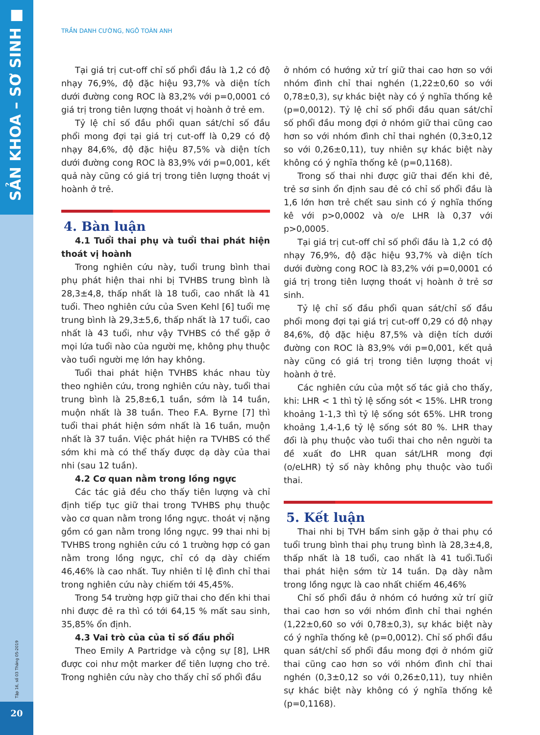SẢN KHOA – SƠ SINH ■
Tập 16, số 03 Tháng 05-2019
20
TRẦN DANH CƯỜNG, NGÔ TOÀN ANH
Tại giá trị cut-off chỉ số phổi đầu là 1,2 có độ nhạy 76,9%, độ đặc hiệu 93,7% và diện tích dưới đường cong ROC là 83,2% với p=0,0001 có giá trị trong tiên lượng thoát vị hoành ở trẻ em.
Tỷ lệ chỉ số đầu phổi quan sát/chỉ số đầu phổi mong đợi tại giá trị cut-off là 0,29 có độ nhạy 84,6%, độ đặc hiệu 87,5% và diện tích dưới đường cong ROC là 83,9% với p=0,001, kết quả này cũng có giá trị trong tiên lượng thoát vị hoành ở trẻ.
4. Bàn luận
4.1 Tuổi thai phụ và tuổi thai phát hiện thoát vị hoành
Trong nghiên cứu này, tuổi trung bình thai phụ phát hiện thai nhi bị TVHBS trung bình là 28,3±4,8, thấp nhất là 18 tuổi, cao nhất là 41 tuổi. Theo nghiên cứu của Sven Kehl [6] tuổi mẹ trung bình là 29,3±5,6, thấp nhất là 17 tuổi, cao nhất là 43 tuổi, như vậy TVHBS có thể gặp ở mọi lứa tuổi nào của người mẹ, không phụ thuộc vào tuổi người mẹ lớn hay không.
Tuổi thai phát hiện TVHBS khác nhau tùy theo nghiên cứu, trong nghiên cứu này, tuổi thai trung bình là 25,8±6,1 tuần, sớm là 14 tuần, muộn nhất là 38 tuần. Theo F.A. Byrne [7] thì tuổi thai phát hiện sớm nhất là 16 tuần, muộn nhất là 37 tuần. Việc phát hiện ra TVHBS có thể sớm khi mà có thể thấy được dạ dày của thai nhi (sau 12 tuần).
4.2 Cơ quan nằm trong lồng ngực
Các tác giả đều cho thấy tiên lượng và chỉ định tiếp tục giữ thai trong TVHBS phụ thuộc vào cơ quan nằm trong lồng ngực. thoát vị nặng gồm có gan nằm trong lồng ngực. 99 thai nhi bị TVHBS trong nghiên cứu có 1 trường hợp có gan nằm trong lồng ngực, chỉ có dạ dày chiếm 46,46% là cao nhất. Tuy nhiên tỉ lệ đình chỉ thai trong nghiên cứu này chiếm tới 45,45%.
Trong 54 trường hợp giữ thai cho đến khi thai nhi được đẻ ra thì có tới 64,15 % mất sau sinh, 35,85% ổn định.
4.3 Vai trò của của tỉ số đầu phổi
Theo Emily A Partridge và cộng sự [8], LHR được coi như một marker để tiên lượng cho trẻ. Trong nghiên cứu này cho thấy chỉ số phổi đầu
ở nhóm có hướng xử trí giữ thai cao hơn so với nhóm đình chỉ thai nghén (1,22±0,60 so với 0,78±0,3), sự khác biệt này có ý nghĩa thống kê (p=0,0012). Tỷ lệ chỉ số phổi đầu quan sát/chỉ số phổi đầu mong đợi ở nhóm giữ thai cũng cao hơn so với nhóm đình chỉ thai nghén (0,3±0,12 so với 0,26±0,11), tuy nhiên sự khác biệt này không có ý nghĩa thống kê (p=0,1168).
Trong số thai nhi được giữ thai đến khi đẻ, trẻ sơ sinh ổn định sau đẻ có chỉ số phổi đầu là 1,6 lớn hơn trẻ chết sau sinh có ý nghĩa thống kê với p>0,0002 và o/e LHR là 0,37 với p>0,0005.
Tại giá trị cut-off chỉ số phổi đầu là 1,2 có độ nhạy 76,9%, độ đặc hiệu 93,7% và diện tích dưới đường cong ROC là 83,2% với p=0,0001 có giá trị trong tiên lượng thoát vị hoành ở trẻ sơ sinh.
Tỷ lệ chỉ số đầu phổi quan sát/chỉ số đầu phổi mong đợi tại giá trị cut-off 0,29 có độ nhạy 84,6%, độ đặc hiệu 87,5% và diện tích dưới đường con ROC là 83,9% với p=0,001, kết quả này cũng có giá trị trong tiên lượng thoát vị hoành ở trẻ.
Các nghiên cứu của một số tác giả cho thấy, khi: LHR < 1 thì tỷ lệ sống sót < 15%. LHR trong khoảng 1-1,3 thì tỷ lệ sống sót 65%. LHR trong khoảng 1,4-1,6 tỷ lệ sống sót 80 %. LHR thay đổi là phụ thuộc vào tuổi thai cho nên người ta đề xuất đo LHR quan sát/LHR mong đợi (o/eLHR) tỷ số này không phụ thuộc vào tuổi thai.
5. Kết luận
Thai nhi bị TVH bẩm sinh gặp ở thai phụ có tuổi trung bình thai phụ trung bình là 28,3±4,8, thấp nhất là 18 tuổi, cao nhất là 41 tuổi.Tuổi thai phát hiện sớm từ 14 tuần. Dạ dày nằm trong lồng ngực là cao nhất chiếm 46,46%
Chỉ số phổi đầu ở nhóm có hướng xử trí giữ thai cao hơn so với nhóm đình chỉ thai nghén (1,22±0,60 so với 0,78±0,3), sự khác biệt này có ý nghĩa thống kê (p=0,0012). Chỉ số phổi đầu quan sát/chỉ số phổi đầu mong đợi ở nhóm giữ thai cũng cao hơn so với nhóm đình chỉ thai nghén (0,3±0,12 so với 0,26±0,11), tuy nhiên sự khác biệt này không có ý nghĩa thống kê (p=0,1168).